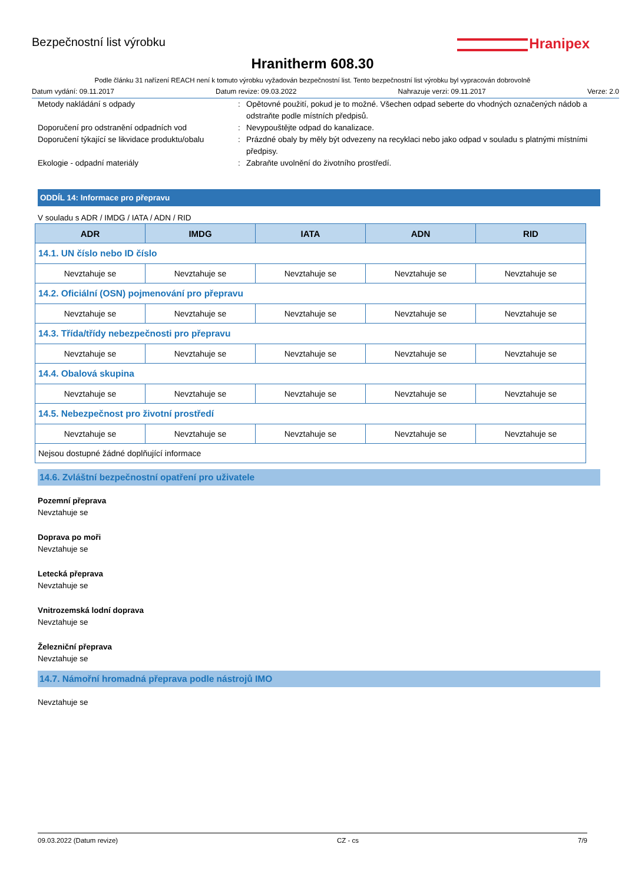Bezpečnostní list výrobku
Hranipex
Hranitherm 608.30
Podle článku 31 nařízení REACH není k tomuto výrobku vyžadován bezpečnostní list. Tento bezpečnostní list výrobku byl vypracován dobrovolně
Datum vydání: 09.11.2017 Datum revize: 09.03.2022 Nahrazuje verzi: 09.11.2017 Verze: 2.0
Metody nakládání s odpady : Opětovné použití, pokud je to možné. Všechen odpad seberte do vhodných označených nádob a odstraňte podle místních předpisů.
Doporučení pro odstranění odpadních vod : Nevypouštějte odpad do kanalizace.
Doporučení týkající se likvidace produktu/obalu
: Prázdné obaly by měly být odvezeny na recyklaci nebo jako odpad v souladu s platnými místními předpisy.
Ekologie - odpadní materiály : Zabraňte uvolnění do životního prostředí.
ODDÍL 14: Informace pro přepravu
V souladu s ADR / IMDG / IATA / ADN / RID
| ADR | IMDG | IATA | ADN | RID |
| --- | --- | --- | --- | --- |
| 14.1. UN číslo nebo ID číslo | | | | |
| Nevztahuje se | Nevztahuje se | Nevztahuje se | Nevztahuje se | Nevztahuje se |
| 14.2. Oficiální (OSN) pojmenování pro přepravu | | | | |
| Nevztahuje se | Nevztahuje se | Nevztahuje se | Nevztahuje se | Nevztahuje se |
| 14.3. Třída/třídy nebezpečnosti pro přepravu | | | | |
| Nevztahuje se | Nevztahuje se | Nevztahuje se | Nevztahuje se | Nevztahuje se |
| 14.4. Obalová skupina | | | | |
| Nevztahuje se | Nevztahuje se | Nevztahuje se | Nevztahuje se | Nevztahuje se |
| 14.5. Nebezpečnost pro životní prostředí | | | | |
| Nevztahuje se | Nevztahuje se | Nevztahuje se | Nevztahuje se | Nevztahuje se |
| Nejsou dostupné žádné doplňující informace | | | | |
14.6. Zvláštní bezpečnostní opatření pro uživatele
Pozemní přeprava
Nevztahuje se
Doprava po moři
Nevztahuje se
Letecká přeprava
Nevztahuje se
Vnitrozemská lodní doprava
Nevztahuje se
Železniční přeprava
Nevztahuje se
14.7. Námořní hromadná přeprava podle nástrojů IMO
Nevztahuje se
09.03.2022 (Datum revize) CZ - cs 7/9